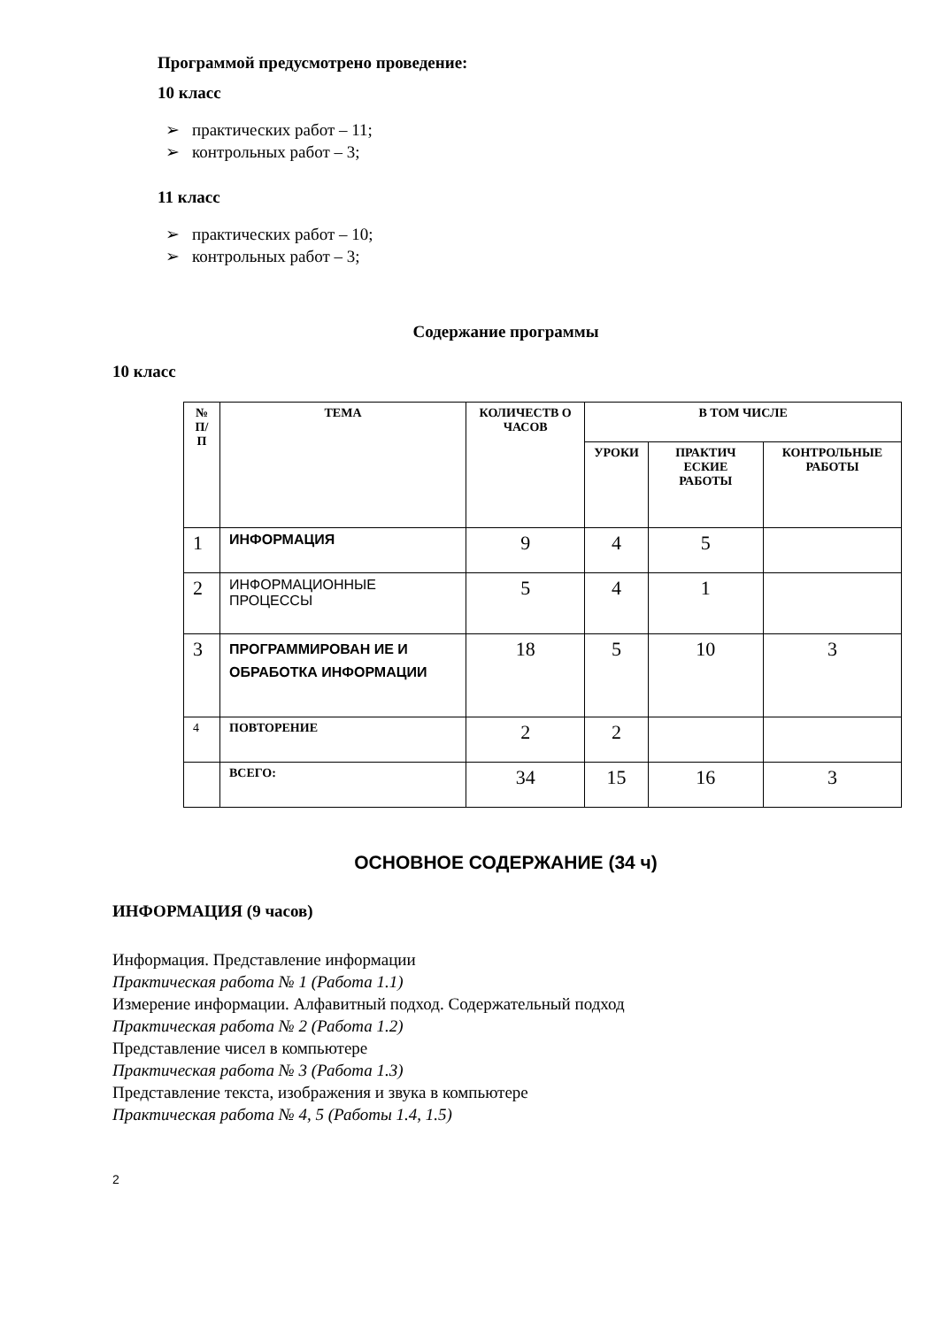Программой предусмотрено проведение:
10 класс
➢ практических работ – 11;
➢ контрольных работ – 3;
11 класс
➢ практических работ – 10;
➢ контрольных работ – 3;
Содержание программы
10 класс
| № П/ П | ТЕМА | КОЛИЧЕСТВ О ЧАСОВ | В ТОМ ЧИСЛЕ | | |
| --- | --- | --- | --- | --- | --- |
| | | | УРОКИ | ПРАКТИЧ ЕСКИЕ РАБОТЫ | КОНТРОЛЬНЫЕ РАБОТЫ |
| 1 | ИНФОРМАЦИЯ | 9 | 4 | 5 | |
| 2 | ИНФОРМАЦИОННЫЕ ПРОЦЕССЫ | 5 | 4 | 1 | |
| 3 | ПРОГРАММИРОВАН ИЕ И ОБРАБОТКА ИНФОРМАЦИИ | 18 | 5 | 10 | 3 |
| 4 | ПОВТОРЕНИЕ | 2 | 2 | | |
| | ВСЕГО: | 34 | 15 | 16 | 3 |
ОСНОВНОЕ СОДЕРЖАНИЕ (34 ч)
ИНФОРМАЦИЯ (9 часов)
Информация. Представление информации
Практическая работа № 1 (Работа 1.1)
Измерение информации. Алфавитный подход. Содержательный подход
Практическая работа № 2 (Работа 1.2)
Представление чисел в компьютере
Практическая работа № 3 (Работа 1.3)
Представление текста, изображения и звука в компьютере
Практическая работа № 4, 5 (Работы 1.4, 1.5)
2